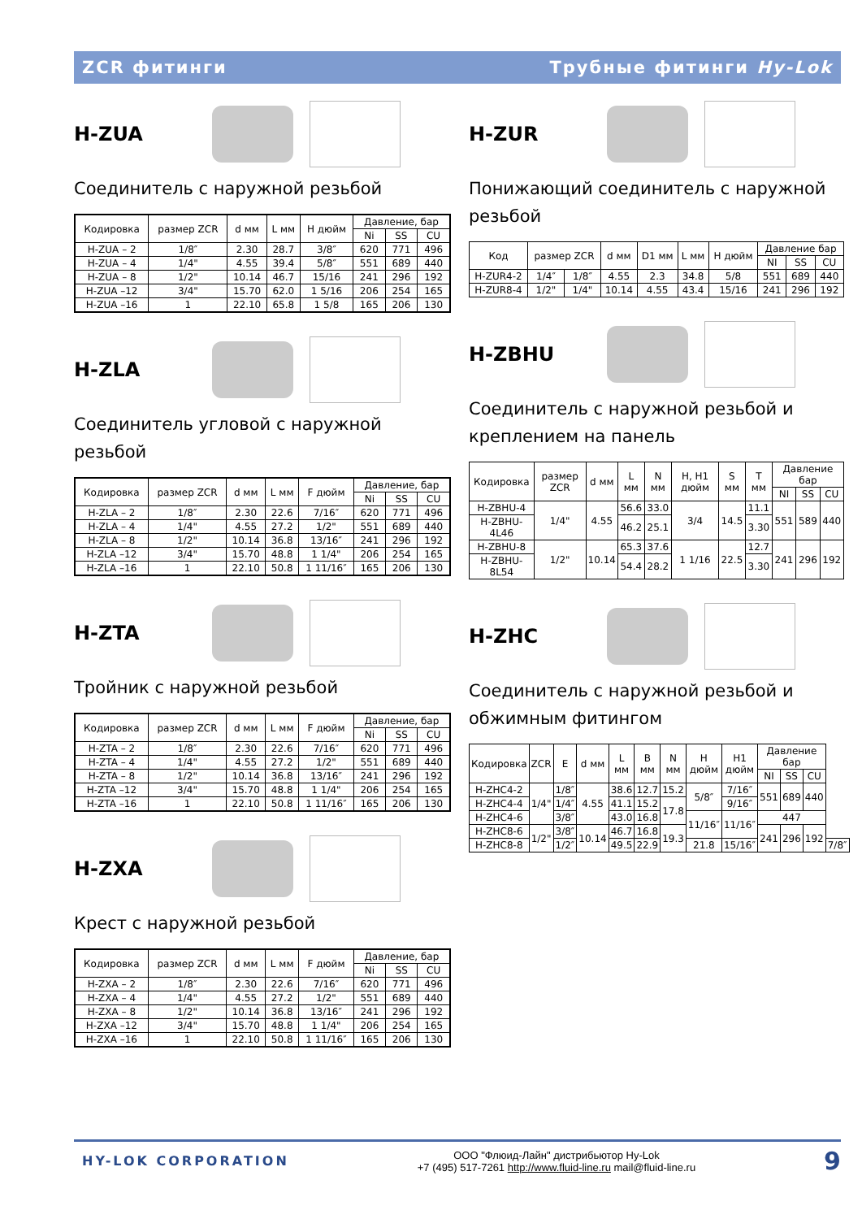ZCR фитинги Трубные фитинги Hy-Lok
H-ZUA
Соединитель с наружной резьбой
| Кодировка | размер ZCR | d мм | L мм | H дюйм | Давление, бар | | |
| --- | --- | --- | --- | --- | --- | --- | --- |
| | | | | | Ni | SS | CU |
| H-ZUA – 2 | 1/8″ | 2.30 | 28.7 | 3/8″ | 620 | 771 | 496 |
| H-ZUA – 4 | 1/4" | 4.55 | 39.4 | 5/8″ | 551 | 689 | 440 |
| H-ZUA – 8 | 1/2" | 10.14 | 46.7 | 15/16 | 241 | 296 | 192 |
| H-ZUA –12 | 3/4" | 15.70 | 62.0 | 1 5/16 | 206 | 254 | 165 |
| H-ZUA –16 | 1 | 22.10 | 65.8 | 1 5/8 | 165 | 206 | 130 |
H-ZLA
Соединитель угловой с наружной резьбой
| Кодировка | размер ZCR | d мм | L мм | F дюйм | Давление, бар | | |
| --- | --- | --- | --- | --- | --- | --- | --- |
| | | | | | Ni | SS | CU |
| H-ZLA – 2 | 1/8″ | 2.30 | 22.6 | 7/16″ | 620 | 771 | 496 |
| H-ZLA – 4 | 1/4" | 4.55 | 27.2 | 1/2" | 551 | 689 | 440 |
| H-ZLA – 8 | 1/2" | 10.14 | 36.8 | 13/16″ | 241 | 296 | 192 |
| H-ZLA –12 | 3/4" | 15.70 | 48.8 | 1 1/4" | 206 | 254 | 165 |
| H-ZLA –16 | 1 | 22.10 | 50.8 | 1 11/16″ | 165 | 206 | 130 |
H-ZTA
Тройник с наружной резьбой
| Кодировка | размер ZCR | d мм | L мм | F дюйм | Давление, бар | | |
| --- | --- | --- | --- | --- | --- | --- | --- |
| | | | | | Ni | SS | CU |
| H-ZTA – 2 | 1/8″ | 2.30 | 22.6 | 7/16″ | 620 | 771 | 496 |
| H-ZTA – 4 | 1/4" | 4.55 | 27.2 | 1/2" | 551 | 689 | 440 |
| H-ZTA – 8 | 1/2" | 10.14 | 36.8 | 13/16″ | 241 | 296 | 192 |
| H-ZTA –12 | 3/4" | 15.70 | 48.8 | 1 1/4" | 206 | 254 | 165 |
| H-ZTA –16 | 1 | 22.10 | 50.8 | 1 11/16″ | 165 | 206 | 130 |
H-ZXA
Крест с наружной резьбой
| Кодировка | размер ZCR | d мм | L мм | F дюйм | Давление, бар | | |
| --- | --- | --- | --- | --- | --- | --- | --- |
| | | | | | Ni | SS | CU |
| H-ZXA – 2 | 1/8″ | 2.30 | 22.6 | 7/16″ | 620 | 771 | 496 |
| H-ZXA – 4 | 1/4" | 4.55 | 27.2 | 1/2" | 551 | 689 | 440 |
| H-ZXA – 8 | 1/2" | 10.14 | 36.8 | 13/16″ | 241 | 296 | 192 |
| H-ZXA –12 | 3/4" | 15.70 | 48.8 | 1 1/4" | 206 | 254 | 165 |
| H-ZXA –16 | 1 | 22.10 | 50.8 | 1 11/16″ | 165 | 206 | 130 |
H-ZUR
Понижающий соединитель с наружной резьбой
| Код | размер ZCR | | d мм | D1 мм | L мм | H дюйм | Давление бар | | |
| --- | --- | --- | --- | --- | --- | --- | --- | --- | --- |
| | | | | | | | NI | SS | CU |
| H-ZUR4-2 | 1/4″ | 1/8″ | 4.55 | 2.3 | 34.8 | 5/8 | 551 | 689 | 440 |
| H-ZUR8-4 | 1/2" | 1/4" | 10.14 | 4.55 | 43.4 | 15/16 | 241 | 296 | 192 |
H-ZBHU
Соединитель с наружной резьбой и креплением на панель
| Кодировка | размер ZCR | d мм | L мм | N мм | H, H1 дюйм | S мм | T мм | Давление бар | | |
| --- | --- | --- | --- | --- | --- | --- | --- | --- | --- | --- |
| | | | | | | | | NI | SS | CU |
| H-ZBHU-4 | 1/4" | 4.55 | 56.6 | 33.0 | 3/4 | 14.5 | 11.1 | 551 | 589 | 440 |
| H-ZBHU-4L46 | | | 46.2 | 25.1 | | | 3.30 | | | |
| H-ZBHU-8 | 1/2" | 10.14 | 65.3 | 37.6 | 1 1/16 | 22.5 | 12.7 | 241 | 296 | 192 |
| H-ZBHU-8L54 | | | 54.4 | 28.2 | | | 3.30 | | | |
H-ZHC
Соединитель с наружной резьбой и обжимным фитингом
| Кодировка | ZCR | E | d мм | L мм | B мм | N мм | H дюйм | H1 дюйм | Давление бар | | | |
| --- | --- | --- | --- | --- | --- | --- | --- | --- | --- | --- | --- | --- |
| | | | | | | | | | NI | SS | CU | |
| H-ZHC4-2 | 1/4" | 1/8″ | 4.55 | 38.6 | 12.7 | 15.2 | 5/8″ | 7/16″ | 551 | 689 | 440 | |
| H-ZHC4-4 | | 1/4″ | | 41.1 | 15.2 | 17.8 | | 9/16″ | | | | |
| H-ZHC4-6 | | 3/8″ | | 43.0 | 16.8 | | 11/16″ | 11/16″ | 447 | | | |
| H-ZHC8-6 | 1/2" | 3/8″ | 10.14 | 46.7 | 16.8 | 19.3 | | | 241 | 296 | 192 | |
| H-ZHC8-8 | | 1/2″ | | 49.5 | 22.9 | | 21.8 | 15/16″ | | | | 7/8″ |
HY-LOK CORPORATION
ООО "Флюид-Лайн" дистрибьютор Hy-Lok
+7 (495) 517-7261 http://www.fluid-line.ru mail@fluid-line.ru
9